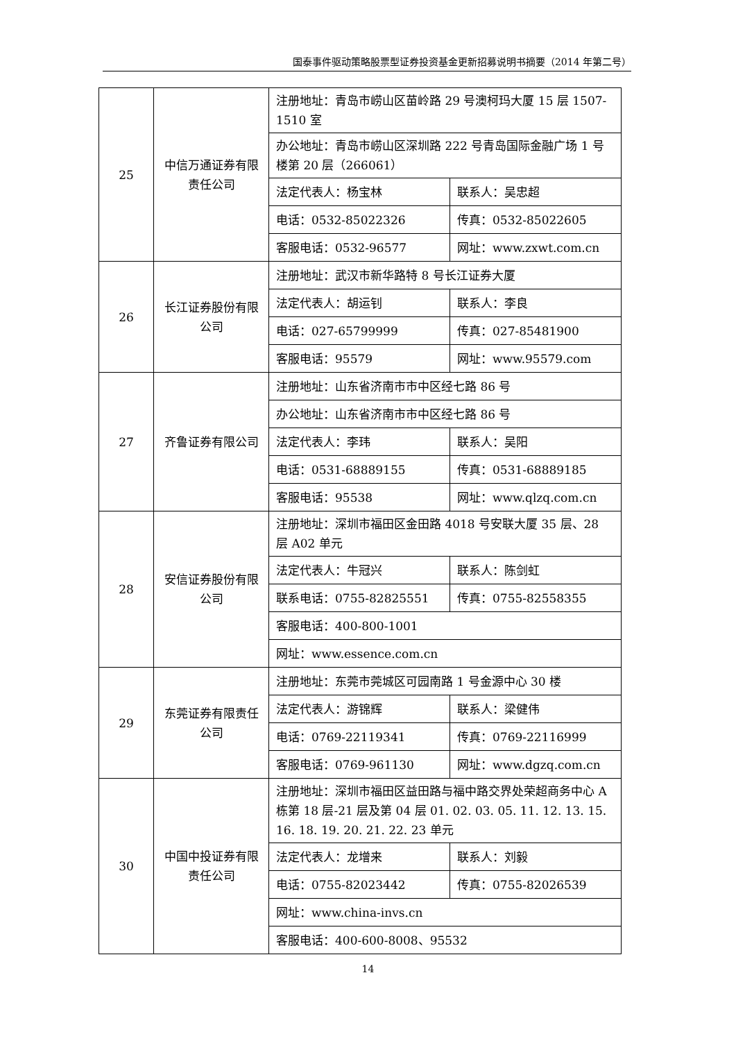国泰事件驱动策略股票型证券投资基金更新招募说明书摘要（2014 年第二号）
| 25 | 中信万通证券有限责任公司 | 注册地址：青岛市崂山区苗岭路 29 号澳柯玛大厦 15 层 1507-1510 室 | |
| | | 办公地址：青岛市崂山区深圳路 222 号青岛国际金融广场 1 号楼第 20 层（266061） | |
| | | 法定代表人：杨宝林 | 联系人：吴忠超 |
| | | 电话：0532-85022326 | 传真：0532-85022605 |
| | | 客服电话：0532-96577 | 网址：www.zxwt.com.cn |
| 26 | 长江证券股份有限公司 | 注册地址：武汉市新华路特 8 号长江证券大厦 | |
| | | 法定代表人：胡运钊 | 联系人：李良 |
| | | 电话：027-65799999 | 传真：027-85481900 |
| | | 客服电话：95579 | 网址：www.95579.com |
| 27 | 齐鲁证券有限公司 | 注册地址：山东省济南市市中区经七路 86 号 | |
| | | 办公地址：山东省济南市市中区经七路 86 号 | |
| | | 法定代表人：李玮 | 联系人：吴阳 |
| | | 电话：0531-68889155 | 传真：0531-68889185 |
| | | 客服电话：95538 | 网址：www.qlzq.com.cn |
| 28 | 安信证券股份有限公司 | 注册地址：深圳市福田区金田路 4018 号安联大厦 35 层、28 层 A02 单元 | |
| | | 法定代表人：牛冠兴 | 联系人：陈剑虹 |
| | | 联系电话：0755-82825551 | 传真：0755-82558355 |
| | | 客服电话：400-800-1001 | |
| | | 网址：www.essence.com.cn | |
| 29 | 东莞证券有限责任公司 | 注册地址：东莞市莞城区可园南路 1 号金源中心 30 楼 | |
| | | 法定代表人：游锦辉 | 联系人：梁健伟 |
| | | 电话：0769-22119341 | 传真：0769-22116999 |
| | | 客服电话：0769-961130 | 网址：www.dgzq.com.cn |
| 30 | 中国中投证券有限责任公司 | 注册地址：深圳市福田区益田路与福中路交界处荣超商务中心 A 栋第 18 层-21 层及第 04 层 01. 02. 03. 05. 11. 12. 13. 15. 16. 18. 19. 20. 21. 22. 23 单元 | |
| | | 法定代表人：龙增来 | 联系人：刘毅 |
| | | 电话：0755-82023442 | 传真：0755-82026539 |
| | | 网址：www.china-invs.cn | |
| | | 客服电话：400-600-8008、95532 | |
14